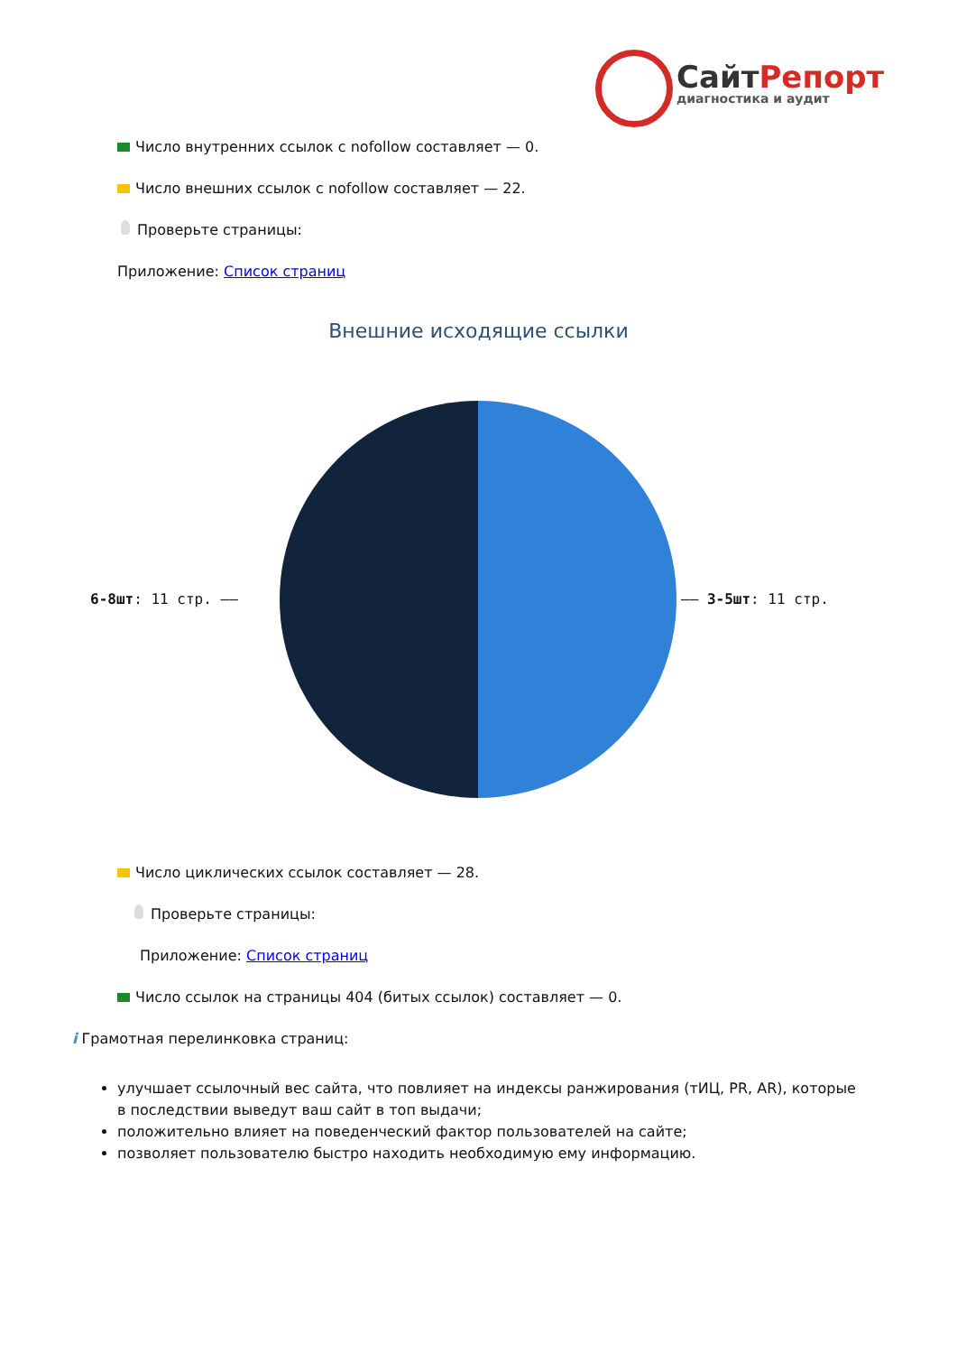СайтРепорт
диагностика и аудит
Число внутренних ссылок с nofollow составляет — 0.
Число внешних ссылок с nofollow составляет — 22.
Проверьте страницы:
Приложение: Список страниц
Внешние исходящие ссылки
6-8шт: 11 стр. —— —— 3-5шт: 11 стр.
Число циклических ссылок составляет — 28.
Проверьте страницы:
Приложение: Список страниц
Число ссылок на страницы 404 (битых ссылок) составляет — 0.
i Грамотная перелинковка страниц:
улучшает ссылочный вес сайта, что повлияет на индексы ранжирования (тИЦ, PR, AR), которые в последствии выведут ваш сайт в топ выдачи;
положительно влияет на поведенческий фактор пользователей на сайте;
позволяет пользователю быстро находить необходимую ему информацию.